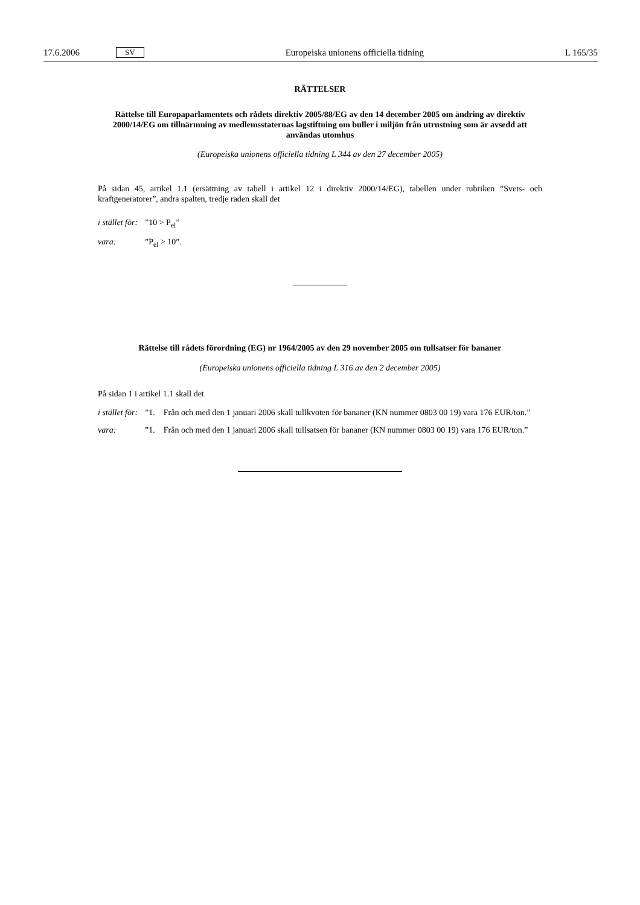17.6.2006 SV Europeiska unionens officiella tidning L 165/35
RÄTTELSER
Rättelse till Europaparlamentets och rådets direktiv 2005/88/EG av den 14 december 2005 om ändring av direktiv 2000/14/EG om tillnärmning av medlemsstaternas lagstiftning om buller i miljön från utrustning som är avsedd att användas utomhus
(Europeiska unionens officiella tidning L 344 av den 27 december 2005)
På sidan 45, artikel 1.1 (ersättning av tabell i artikel 12 i direktiv 2000/14/EG), tabellen under rubriken ”Svets- och kraftgeneratorer”, andra spalten, tredje raden skall det
i stället för:”10 > P<sub>el</sub>”
vara:”P<sub>el</sub> > 10”.
Rättelse till rådets förordning (EG) nr 1964/2005 av den 29 november 2005 om tullsatser för bananer
(Europeiska unionens officiella tidning L 316 av den 2 december 2005)
På sidan 1 i artikel 1.1 skall det
i stället för:”1. Från och med den 1 januari 2006 skall tullkvoten för bananer (KN nummer 0803 00 19) vara 176 EUR/ton.”
vara:”1. Från och med den 1 januari 2006 skall tullsatsen för bananer (KN nummer 0803 00 19) vara 176 EUR/ton.”